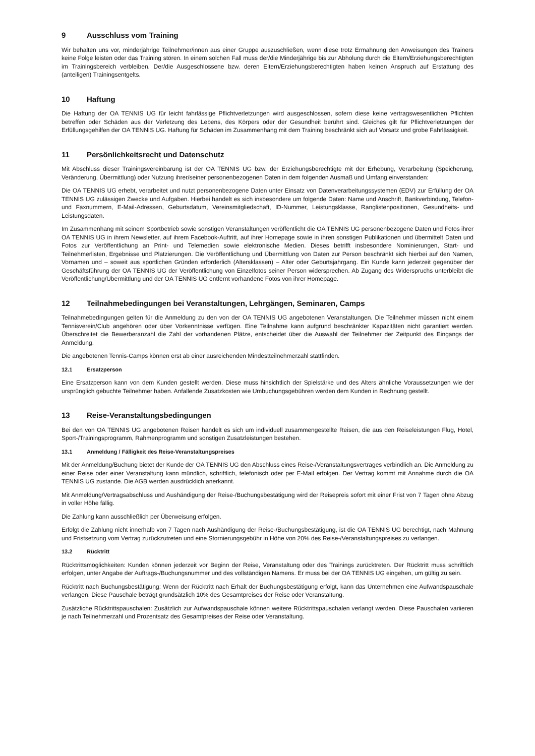9 Ausschluss vom Training
Wir behalten uns vor, minderjährige Teilnehmer/innen aus einer Gruppe auszuschließen, wenn diese trotz Ermahnung den Anweisungen des Trainers keine Folge leisten oder das Training stören. In einem solchen Fall muss der/die Minderjährige bis zur Abholung durch die Eltern/Erziehungsberechtigten im Trainingsbereich verbleiben. Der/die Ausgeschlossene bzw. deren Eltern/Erziehungsberechtigten haben keinen Anspruch auf Erstattung des (anteiligen) Trainingsentgelts.
10 Haftung
Die Haftung der OA TENNIS UG für leicht fahrlässige Pflichtverletzungen wird ausgeschlossen, sofern diese keine vertragswesentlichen Pflichten betreffen oder Schäden aus der Verletzung des Lebens, des Körpers oder der Gesundheit berührt sind. Gleiches gilt für Pflichtverletzungen der Erfüllungsgehilfen der OA TENNIS UG. Haftung für Schäden im Zusammenhang mit dem Training beschränkt sich auf Vorsatz und grobe Fahrlässigkeit.
11 Persönlichkeitsrecht und Datenschutz
Mit Abschluss dieser Trainingsvereinbarung ist der OA TENNIS UG bzw. der Erziehungsberechtigte mit der Erhebung, Verarbeitung (Speicherung, Veränderung, Übermittlung) oder Nutzung ihrer/seiner personenbezogenen Daten in dem folgenden Ausmaß und Umfang einverstanden:
Die OA TENNIS UG erhebt, verarbeitet und nutzt personenbezogene Daten unter Einsatz von Datenverarbeitungssystemen (EDV) zur Erfüllung der OA TENNIS UG zulässigen Zwecke und Aufgaben. Hierbei handelt es sich insbesondere um folgende Daten: Name und Anschrift, Bankverbindung, Telefon- und Faxnummern, E-Mail-Adressen, Geburtsdatum, Vereinsmitgliedschaft, ID-Nummer, Leistungsklasse, Ranglistenpositionen, Gesundheits- und Leistungsdaten.
Im Zusammenhang mit seinem Sportbetrieb sowie sonstigen Veranstaltungen veröffentlicht die OA TENNIS UG personenbezogene Daten und Fotos ihrer OA TENNIS UG in ihrem Newsletter, auf ihrem Facebook-Auftritt, auf ihrer Homepage sowie in ihren sonstigen Publikationen und übermittelt Daten und Fotos zur Veröffentlichung an Print- und Telemedien sowie elektronische Medien. Dieses betrifft insbesondere Nominierungen, Start- und Teilnehmerlisten, Ergebnisse und Platzierungen. Die Veröffentlichung und Übermittlung von Daten zur Person beschränkt sich hierbei auf den Namen, Vornamen und – soweit aus sportlichen Gründen erforderlich (Altersklassen) – Alter oder Geburtsjahrgang. Ein Kunde kann jederzeit gegenüber der Geschäftsführung der OA TENNIS UG der Veröffentlichung von Einzelfotos seiner Person widersprechen. Ab Zugang des Widerspruchs unterbleibt die Veröffentlichung/Übermittlung und der OA TENNIS UG entfernt vorhandene Fotos von ihrer Homepage.
12 Teilnahmebedingungen bei Veranstaltungen, Lehrgängen, Seminaren, Camps
Teilnahmebedingungen gelten für die Anmeldung zu den von der OA TENNIS UG angebotenen Veranstaltungen. Die Teilnehmer müssen nicht einem Tennisverein/Club angehören oder über Vorkenntnisse verfügen. Eine Teilnahme kann aufgrund beschränkter Kapazitäten nicht garantiert werden. Überschreitet die Bewerberanzahl die Zahl der vorhandenen Plätze, entscheidet über die Auswahl der Teilnehmer der Zeitpunkt des Eingangs der Anmeldung.
Die angebotenen Tennis-Camps können erst ab einer ausreichenden Mindestteilnehmerzahl stattfinden.
12.1 Ersatzperson
Eine Ersatzperson kann von dem Kunden gestellt werden. Diese muss hinsichtlich der Spielstärke und des Alters ähnliche Voraussetzungen wie der ursprünglich gebuchte Teilnehmer haben. Anfallende Zusatzkosten wie Umbuchungsgebühren werden dem Kunden in Rechnung gestellt.
13 Reise-Veranstaltungsbedingungen
Bei den von OA TENNIS UG angebotenen Reisen handelt es sich um individuell zusammengestellte Reisen, die aus den Reiseleistungen Flug, Hotel, Sport-/Trainingsprogramm, Rahmenprogramm und sonstigen Zusatzleistungen bestehen.
13.1 Anmeldung / Fälligkeit des Reise-Veranstaltungspreises
Mit der Anmeldung/Buchung bietet der Kunde der OA TENNIS UG den Abschluss eines Reise-/Veranstaltungsvertrages verbindlich an. Die Anmeldung zu einer Reise oder einer Veranstaltung kann mündlich, schriftlich, telefonisch oder per E-Mail erfolgen. Der Vertrag kommt mit Annahme durch die OA TENNIS UG zustande. Die AGB werden ausdrücklich anerkannt.
Mit Anmeldung/Vertragsabschluss und Aushändigung der Reise-/Buchungsbestätigung wird der Reisepreis sofort mit einer Frist von 7 Tagen ohne Abzug in voller Höhe fällig.
Die Zahlung kann ausschließlich per Überweisung erfolgen.
Erfolgt die Zahlung nicht innerhalb von 7 Tagen nach Aushändigung der Reise-/Buchungsbestätigung, ist die OA TENNIS UG berechtigt, nach Mahnung und Fristsetzung vom Vertrag zurückzutreten und eine Stornierungsgebühr in Höhe von 20% des Reise-/Veranstaltungspreises zu verlangen.
13.2 Rücktritt
Rücktrittsmöglichkeiten: Kunden können jederzeit vor Beginn der Reise, Veranstaltung oder des Trainings zurücktreten. Der Rücktritt muss schriftlich erfolgen, unter Angabe der Auftrags-/Buchungsnummer und des vollständigen Namens. Er muss bei der OA TENNIS UG eingehen, um gültig zu sein.
Rücktritt nach Buchungsbestätigung: Wenn der Rücktritt nach Erhalt der Buchungsbestätigung erfolgt, kann das Unternehmen eine Aufwandspauschale verlangen. Diese Pauschale beträgt grundsätzlich 10% des Gesamtpreises der Reise oder Veranstaltung.
Zusätzliche Rücktrittspauschalen: Zusätzlich zur Aufwandspauschale können weitere Rücktrittspauschalen verlangt werden. Diese Pauschalen variieren je nach Teilnehmerzahl und Prozentsatz des Gesamtpreises der Reise oder Veranstaltung.